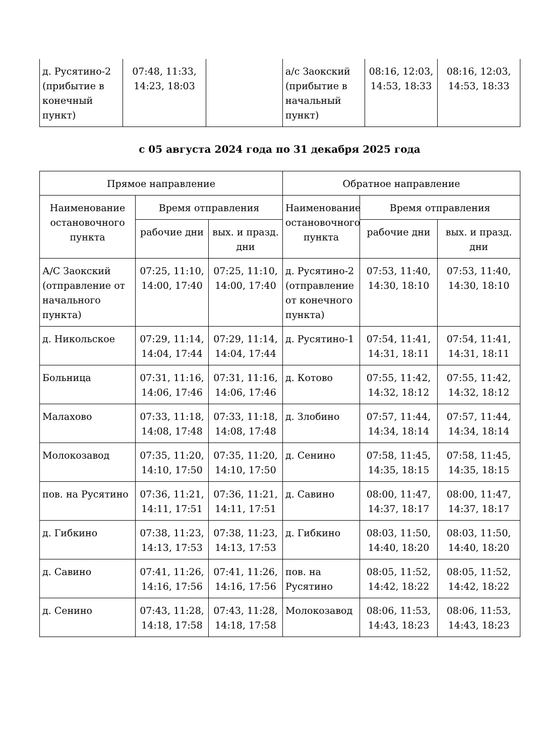| д. Русятино-2 (прибытие в конечный пункт) | 07:48, 11:33, 14:23, 18:03 | | а/с Заокский (прибытие в начальный пункт) | 08:16, 12:03, 14:53, 18:33 | 08:16, 12:03, 14:53, 18:33 |
с 05 августа 2024 года по 31 декабря 2025 года
| Прямое направление | | | Обратное направление | | |
| --- | --- | --- | --- | --- | --- |
| Наименование остановочного пункта | Время отправления | | Наименование остановочного пункта | Время отправления | |
| | рабочие дни | вых. и празд. дни | | рабочие дни | вых. и празд. дни |
| А/С Заокский (отправление от начального пункта) | 07:25, 11:10, 14:00, 17:40 | 07:25, 11:10, 14:00, 17:40 | д. Русятино-2 (отправление от конечного пункта) | 07:53, 11:40, 14:30, 18:10 | 07:53, 11:40, 14:30, 18:10 |
| д. Никольское | 07:29, 11:14, 14:04, 17:44 | 07:29, 11:14, 14:04, 17:44 | д. Русятино-1 | 07:54, 11:41, 14:31, 18:11 | 07:54, 11:41, 14:31, 18:11 |
| Больница | 07:31, 11:16, 14:06, 17:46 | 07:31, 11:16, 14:06, 17:46 | д. Котово | 07:55, 11:42, 14:32, 18:12 | 07:55, 11:42, 14:32, 18:12 |
| Малахово | 07:33, 11:18, 14:08, 17:48 | 07:33, 11:18, 14:08, 17:48 | д. Злобино | 07:57, 11:44, 14:34, 18:14 | 07:57, 11:44, 14:34, 18:14 |
| Молокозавод | 07:35, 11:20, 14:10, 17:50 | 07:35, 11:20, 14:10, 17:50 | д. Сенино | 07:58, 11:45, 14:35, 18:15 | 07:58, 11:45, 14:35, 18:15 |
| пов. на Русятино | 07:36, 11:21, 14:11, 17:51 | 07:36, 11:21, 14:11, 17:51 | д. Савино | 08:00, 11:47, 14:37, 18:17 | 08:00, 11:47, 14:37, 18:17 |
| д. Гибкино | 07:38, 11:23, 14:13, 17:53 | 07:38, 11:23, 14:13, 17:53 | д. Гибкино | 08:03, 11:50, 14:40, 18:20 | 08:03, 11:50, 14:40, 18:20 |
| д. Савино | 07:41, 11:26, 14:16, 17:56 | 07:41, 11:26, 14:16, 17:56 | пов. на Русятино | 08:05, 11:52, 14:42, 18:22 | 08:05, 11:52, 14:42, 18:22 |
| д. Сенино | 07:43, 11:28, 14:18, 17:58 | 07:43, 11:28, 14:18, 17:58 | Молокозавод | 08:06, 11:53, 14:43, 18:23 | 08:06, 11:53, 14:43, 18:23 |